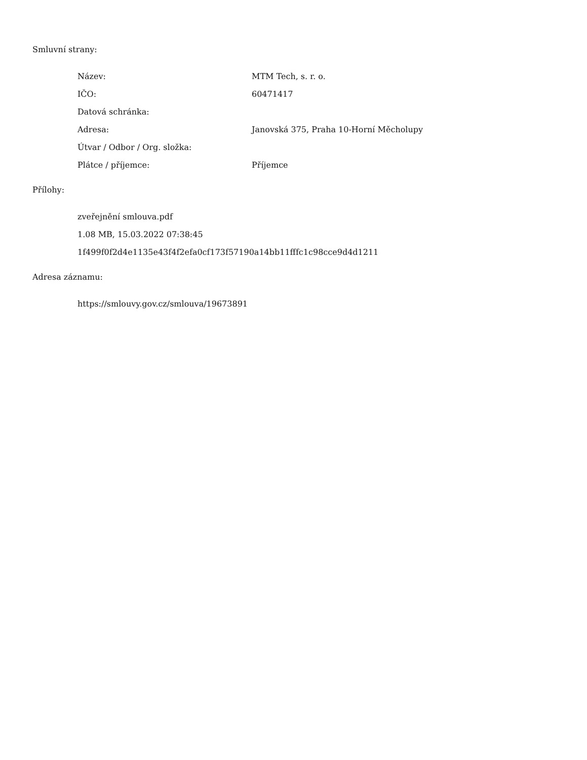Smluvní strany:
| Název: | MTM Tech, s. r. o. |
| IČO: | 60471417 |
| Datová schránka: | |
| Adresa: | Janovská 375, Praha 10-Horní Měcholupy |
| Útvar / Odbor / Org. složka: | |
| Plátce / příjemce: | Příjemce |
Přílohy:
zveřejnění smlouva.pdf
1.08 MB, 15.03.2022 07:38:45
1f499f0f2d4e1135e43f4f2efa0cf173f57190a14bb11fffc1c98cce9d4d1211
Adresa záznamu:
https://smlouvy.gov.cz/smlouva/19673891